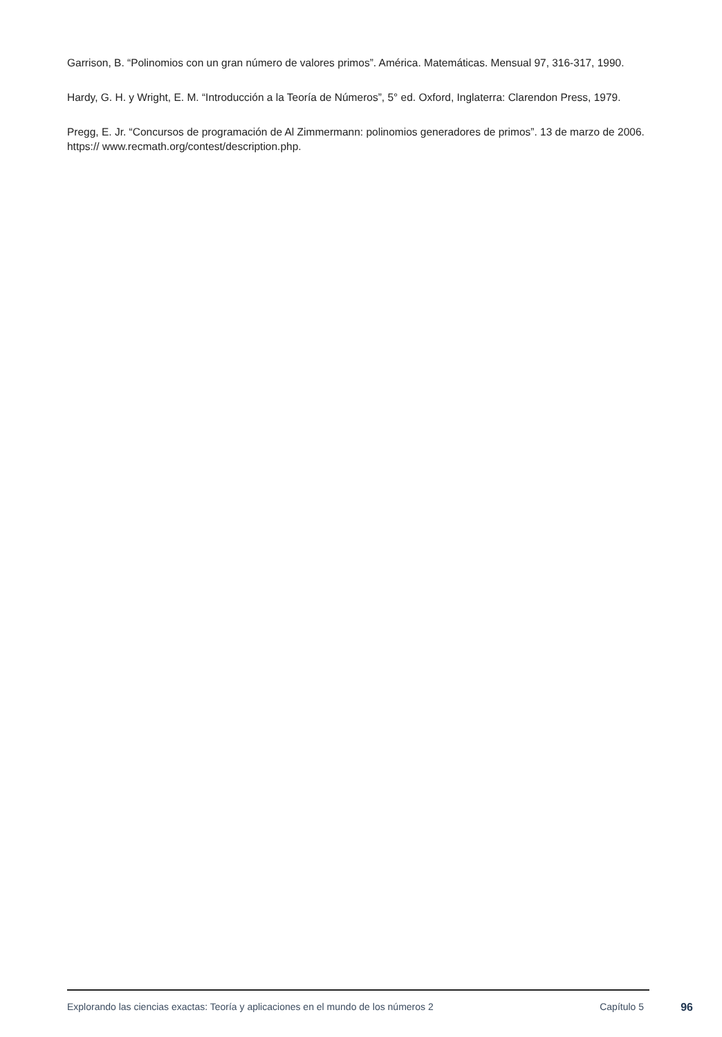Garrison, B. “Polinomios con un gran número de valores primos”. América. Matemáticas. Mensual 97, 316-317, 1990.
Hardy, G. H. y Wright, E. M. “Introducción a la Teoría de Números”, 5° ed. Oxford, Inglaterra: Clarendon Press, 1979.
Pregg, E. Jr. “Concursos de programación de Al Zimmermann: polinomios generadores de primos”. 13 de marzo de 2006. https:// www.recmath.org/contest/description.php.
Explorando las ciencias exactas: Teoría y aplicaciones en el mundo de los números 2 Capítulo 5 96